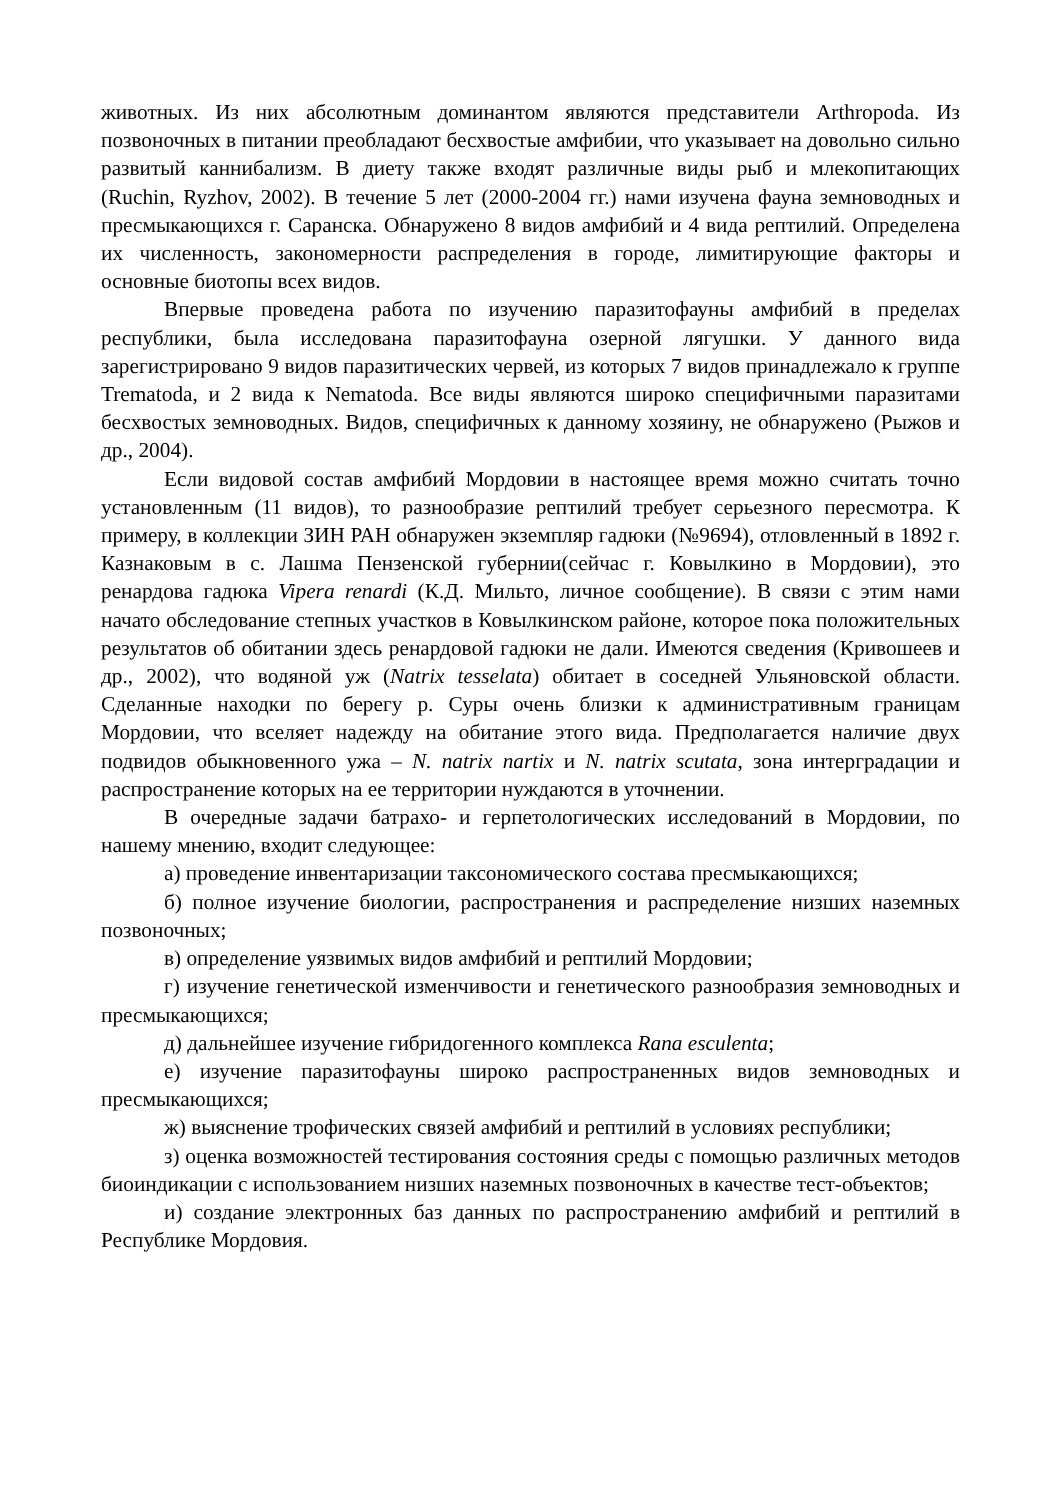животных. Из них абсолютным доминантом являются представители Arthropoda. Из позвоночных в питании преобладают бесхвостые амфибии, что указывает на довольно сильно развитый каннибализм. В диету также входят различные виды рыб и млекопитающих (Ruchin, Ryzhov, 2002). В течение 5 лет (2000-2004 гг.) нами изучена фауна земноводных и пресмыкающихся г. Саранска. Обнаружено 8 видов амфибий и 4 вида рептилий. Определена их численность, закономерности распределения в городе, лимитирующие факторы и основные биотопы всех видов.
Впервые проведена работа по изучению паразитофауны амфибий в пределах республики, была исследована паразитофауна озерной лягушки. У данного вида зарегистрировано 9 видов паразитических червей, из которых 7 видов принадлежало к группе Trematoda, и 2 вида к Nematoda. Все виды являются широко специфичными паразитами бесхвостых земноводных. Видов, специфичных к данному хозяину, не обнаружено (Рыжов и др., 2004).
Если видовой состав амфибий Мордовии в настоящее время можно считать точно установленным (11 видов), то разнообразие рептилий требует серьезного пересмотра. К примеру, в коллекции ЗИН РАН обнаружен экземпляр гадюки (№9694), отловленный в 1892 г. Казнаковым в с. Лашма Пензенской губернии(сейчас г. Ковылкино в Мордовии), это ренардова гадюка Vipera renardi (К.Д. Мильто, личное сообщение). В связи с этим нами начато обследование степных участков в Ковылкинском районе, которое пока положительных результатов об обитании здесь ренардовой гадюки не дали. Имеются сведения (Кривошеев и др., 2002), что водяной уж (Natrix tesselata) обитает в соседней Ульяновской области. Сделанные находки по берегу р. Суры очень близки к административным границам Мордовии, что вселяет надежду на обитание этого вида. Предполагается наличие двух подвидов обыкновенного ужа – N. natrix nartix и N. natrix scutata, зона интерградации и распространение которых на ее территории нуждаются в уточнении.
В очередные задачи батрахо- и герпетологических исследований в Мордовии, по нашему мнению, входит следующее:
а) проведение инвентаризации таксономического состава пресмыкающихся;
б) полное изучение биологии, распространения и распределение низших наземных позвоночных;
в) определение уязвимых видов амфибий и рептилий Мордовии;
г) изучение генетической изменчивости и генетического разнообразия земноводных и пресмыкающихся;
д) дальнейшее изучение гибридогенного комплекса Rana esculenta;
е) изучение паразитофауны широко распространенных видов земноводных и пресмыкающихся;
ж) выяснение трофических связей амфибий и рептилий в условиях республики;
з) оценка возможностей тестирования состояния среды с помощью различных методов биоиндикации с использованием низших наземных позвоночных в качестве тест-объектов;
и) создание электронных баз данных по распространению амфибий и рептилий в Республике Мордовия.